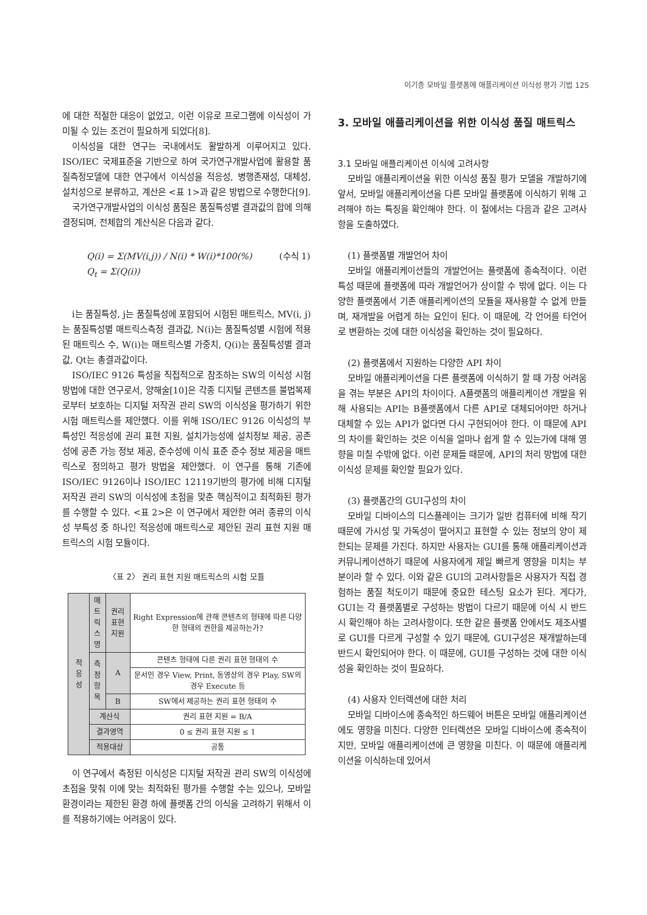이기종 모바일 플랫폼에 애플리케이션 이식성 평가 기법 125
에 대한 적절한 대응이 없었고, 이런 이유로 프로그램에 이식성이 가미될 수 있는 조건이 필요하게 되었다[8].
이식성을 대한 연구는 국내에서도 활발하게 이루어지고 있다. ISO/IEC 국제표준을 기반으로 하여 국가연구개발사업에 활용할 품질측정모델에 대한 연구에서 이식성을 적응성, 병행존재성, 대체성, 설치성으로 분류하고, 계산은 <표 1>과 같은 방법으로 수행한다[9].
국가연구개발사업의 이식성 품질은 품질특성별 결과값의 합에 의해 결정되며, 전체합의 계산식은 다음과 같다.
Q(i) = Σ(MV(i,j)) / N(i) * W(i)*100(%) (수식 1)
Q<sub>t</sub> = Σ(Q(i))
i는 품질특성, j는 품질특성에 포함되어 시험된 매트릭스, MV(i, j)는 품질특성별 매트릭스측정 결과값, N(i)는 품질특성별 시험에 적용된 매트릭스 수, W(i)는 매트릭스별 가중치, Q(i)는 품질특성별 결과값, Qt는 총결과값이다.
ISO/IEC 9126 특성을 직접적으로 참조하는 SW의 이식성 시험 방법에 대한 연구로서, 양해술[10]은 각종 디지털 콘텐츠를 불법복제로부터 보호하는 디지털 저작권 관리 SW의 이식성을 평가하기 위한 시험 매트릭스를 제안했다. 이를 위해 ISO/IEC 9126 이식성의 부특성인 적응성에 권리 표현 지원, 설치가능성에 설치정보 제공, 공존성에 공존 가능 정보 제공, 준수성에 이식 표준 준수 정보 제공을 매트릭스로 정의하고 평가 방법을 제안했다. 이 연구를 통해 기존에 ISO/IEC 9126이나 ISO/IEC 12119기반의 평가에 비해 디지털 저작권 관리 SW의 이식성에 초점을 맞춘 핵심적이고 최적화된 평가를 수행할 수 있다. <표 2>은 이 연구에서 제안한 여러 종류의 이식성 부특성 중 하나인 적응성에 매트릭스로 제안된 권리 표현 지원 매트릭스의 시험 모듈이다.
〈표 2〉 권리 표현 지원 매트릭스의 시험 모듈
| 적 응 성 | 매트 릭스 명 | 권리 표현 지원 | | Right Expression에 관해 콘텐츠의 형태에 따른 다양한 형태의 권한을 제공하는가? |
| | 측정 항목 | A | 콘텐츠 형태에 다른 권리 표현 형태의 수 | |
| | | | 문서인 경우 View, Print, 동영상의 경우 Play, SW의 경우 Execute 등 | |
| | | B | SW에서 제공하는 권리 표현 형태의 수 | |
| | 계산식 | | 권리 표현 지원 = B/A | |
| | 결과영역 | | 0 ≤ 권리 표현 지원 ≤ 1 | |
| | 적용대상 | | 공통 | |
이 연구에서 측정된 이식성은 디지털 저작권 관리 SW의 이식성에 초점을 맞춰 이에 맞는 최적화된 평가를 수행할 수는 있으나, 모바일 환경이라는 제한된 환경 하에 플랫폼 간의 이식을 고려하기 위해서 이를 적용하기에는 어려움이 있다.
3. 모바일 애플리케이션을 위한 이식성 품질 매트릭스
3.1 모바일 애플리케이션 이식에 고려사항
모바일 애플리케이션을 위한 이식성 품질 평가 모델을 개발하기에 앞서, 모바일 애플리케이션을 다른 모바일 플랫폼에 이식하기 위해 고려해야 하는 특징을 확인해야 한다. 이 절에서는 다음과 같은 고려사항을 도출하였다.
(1) 플랫폼별 개발언어 차이
모바일 애플리케이션들의 개발언어는 플랫폼에 종속적이다. 이런 특성 때문에 플랫폼에 따라 개발언어가 상이할 수 밖에 없다. 이는 다양한 플랫폼에서 기존 애플리케이션의 모듈을 재사용할 수 없게 만들며, 재개발을 어렵게 하는 요인이 된다. 이 때문에, 각 언어를 타언어로 변환하는 것에 대한 이식성을 확인하는 것이 필요하다.
(2) 플랫폼에서 지원하는 다양한 API 차이
모바일 애플리케이션을 다른 플랫폼에 이식하기 할 때 가장 어려움을 겪는 부분은 API의 차이이다. A플랫폼의 애플리케이션 개발을 위해 사용되는 API는 B플랫폼에서 다른 API로 대체되어야만 하거나 대체할 수 있는 API가 없다면 다시 구현되어야 한다. 이 때문에 API의 차이를 확인하는 것은 이식을 얼마나 쉽게 할 수 있는가에 대해 영향을 미칠 수밖에 없다. 이런 문제들 때문에, API의 처리 방법에 대한 이식성 문제를 확인할 필요가 있다.
(3) 플랫폼간의 GUI구성의 차이
모바일 디바이스의 디스플레이는 크기가 일반 컴퓨터에 비해 작기 때문에 가시성 및 가독성이 떨어지고 표현할 수 있는 정보의 양이 제한되는 문제를 가진다. 하지만 사용자는 GUI를 통해 애플리케이션과 커뮤니케이션하기 때문에 사용자에게 제일 빠르게 영향을 미치는 부분이라 할 수 있다. 이와 같은 GUI의 고려사항들은 사용자가 직접 경험하는 품질 척도이기 때문에 중요한 테스팅 요소가 된다. 게다가, GUI는 각 플랫폼별로 구성하는 방법이 다르기 때문에 이식 시 반드시 확인해야 하는 고려사항이다. 또한 같은 플랫폼 안에서도 제조사별로 GUI를 다르게 구성할 수 있기 때문에, GUI구성은 재개발하는데 반드시 확인되어야 한다. 이 때문에, GUI를 구성하는 것에 대한 이식성을 확인하는 것이 필요하다.
(4) 사용자 인터렉션에 대한 처리
모바일 디바이스에 종속적인 하드웨어 버튼은 모바일 애플리케이션에도 영향을 미친다. 다양한 인터렉션은 모바일 디바이스에 종속적이지만, 모바일 애플리케이션에 큰 영향을 미친다. 이 때문에 애플리케이션을 이식하는데 있어서